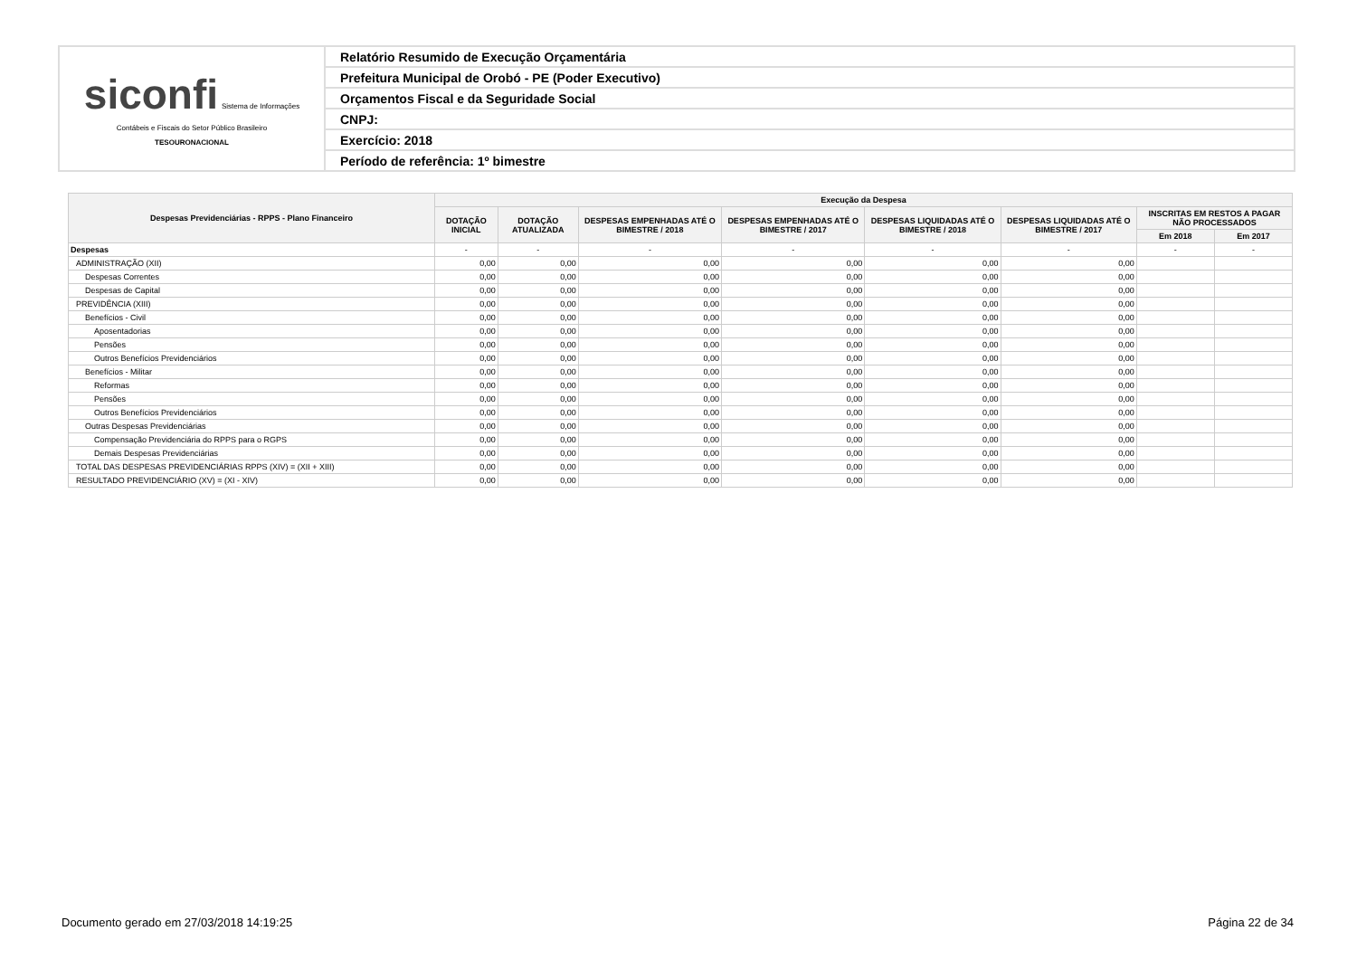| siconfi Sistema de Informações Contábeis e Fiscais do Setor Público Brasileiro TESOURONACIONAL | Relatório Resumido de Execução Orçamentária |
| | Prefeitura Municipal de Orobó - PE (Poder Executivo) |
| | Orçamentos Fiscal e da Seguridade Social |
| | CNPJ: |
| | Exercício: 2018 |
| | Período de referência: 1º bimestre |
| Despesas Previdenciárias - RPPS - Plano Financeiro | Execução da Despesa | | | | | | | |
| --- | --- | --- | --- | --- | --- | --- | --- | --- |
| | DOTAÇÃO INICIAL | DOTAÇÃO ATUALIZADA | DESPESAS EMPENHADAS ATÉ O BIMESTRE / 2018 | DESPESAS EMPENHADAS ATÉ O BIMESTRE / 2017 | DESPESAS LIQUIDADAS ATÉ O BIMESTRE / 2018 | DESPESAS LIQUIDADAS ATÉ O BIMESTRE / 2017 | INSCRITAS EM RESTOS A PAGAR NÃO PROCESSADOS | |
| | | | | | | | Em 2018 | Em 2017 |
| Despesas | - | - | - | - | - | - | - | - |
| ADMINISTRAÇÃO (XII) | 0,00 | 0,00 | 0,00 | 0,00 | 0,00 | 0,00 | | |
| Despesas Correntes | 0,00 | 0,00 | 0,00 | 0,00 | 0,00 | 0,00 | | |
| Despesas de Capital | 0,00 | 0,00 | 0,00 | 0,00 | 0,00 | 0,00 | | |
| PREVIDÊNCIA (XIII) | 0,00 | 0,00 | 0,00 | 0,00 | 0,00 | 0,00 | | |
| Benefícios - Civil | 0,00 | 0,00 | 0,00 | 0,00 | 0,00 | 0,00 | | |
| Aposentadorias | 0,00 | 0,00 | 0,00 | 0,00 | 0,00 | 0,00 | | |
| Pensões | 0,00 | 0,00 | 0,00 | 0,00 | 0,00 | 0,00 | | |
| Outros Benefícios Previdenciários | 0,00 | 0,00 | 0,00 | 0,00 | 0,00 | 0,00 | | |
| Benefícios - Militar | 0,00 | 0,00 | 0,00 | 0,00 | 0,00 | 0,00 | | |
| Reformas | 0,00 | 0,00 | 0,00 | 0,00 | 0,00 | 0,00 | | |
| Pensões | 0,00 | 0,00 | 0,00 | 0,00 | 0,00 | 0,00 | | |
| Outros Benefícios Previdenciários | 0,00 | 0,00 | 0,00 | 0,00 | 0,00 | 0,00 | | |
| Outras Despesas Previdenciárias | 0,00 | 0,00 | 0,00 | 0,00 | 0,00 | 0,00 | | |
| Compensação Previdenciária do RPPS para o RGPS | 0,00 | 0,00 | 0,00 | 0,00 | 0,00 | 0,00 | | |
| Demais Despesas Previdenciárias | 0,00 | 0,00 | 0,00 | 0,00 | 0,00 | 0,00 | | |
| TOTAL DAS DESPESAS PREVIDENCIÁRIAS RPPS (XIV) = (XII + XIII) | 0,00 | 0,00 | 0,00 | 0,00 | 0,00 | 0,00 | | |
| RESULTADO PREVIDENCIÁRIO (XV) = (XI - XIV) | 0,00 | 0,00 | 0,00 | 0,00 | 0,00 | 0,00 | | |
Documento gerado em 27/03/2018 14:19:25 Página 22 de 34